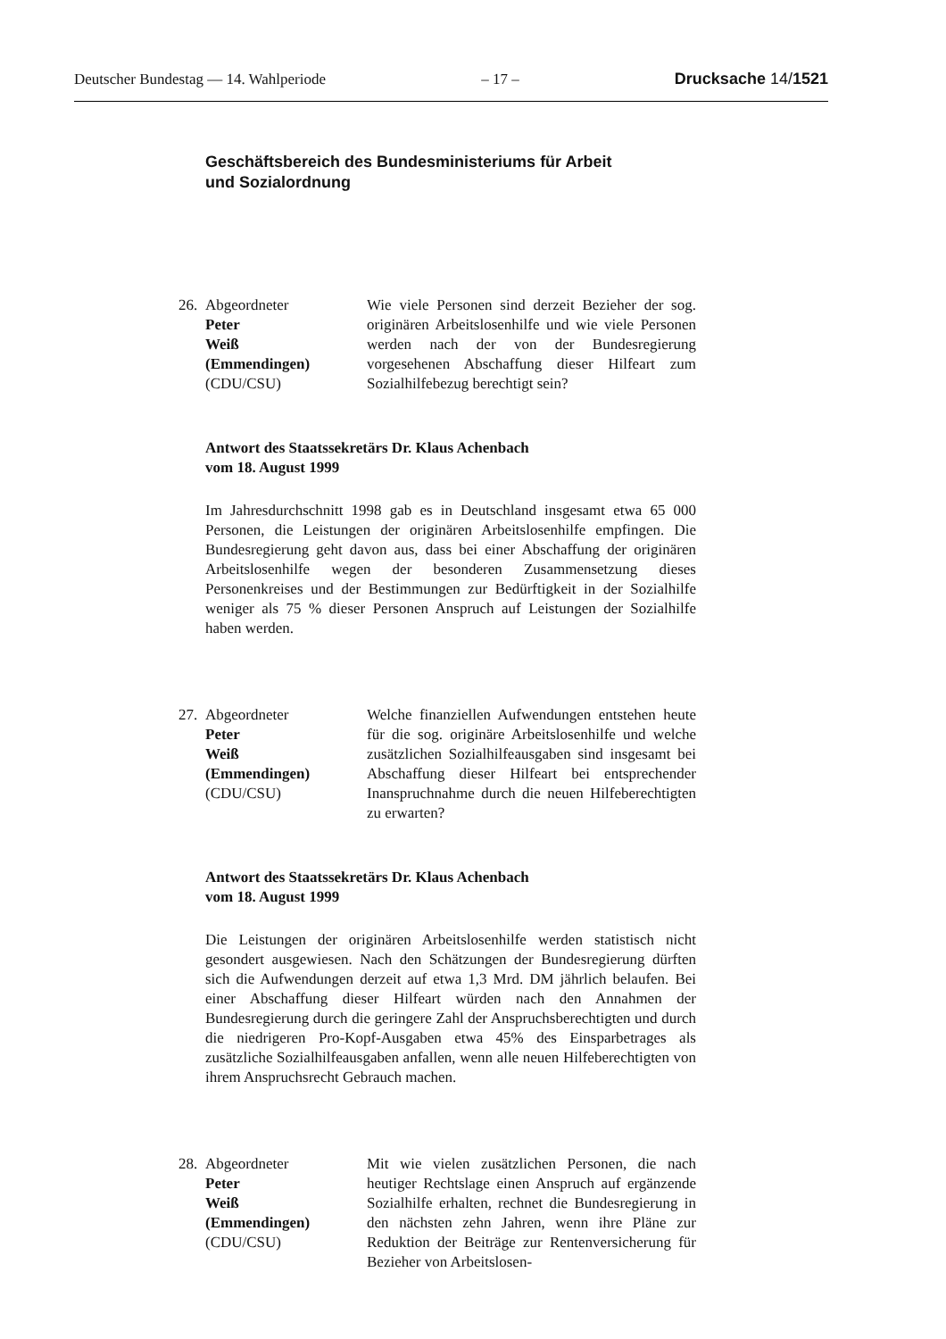Deutscher Bundestag — 14. Wahlperiode – 17 – Drucksache 14/1521
Geschäftsbereich des Bundesministeriums für Arbeit
und Sozialordnung
26.
Abgeordneter
Peter
Weiß
(Emmendingen)
(CDU/CSU)
Wie viele Personen sind derzeit Bezieher der sog. originären Arbeitslosenhilfe und wie viele Personen werden nach der von der Bundes­regierung vorgesehenen Abschaffung dieser Hilfeart zum Sozialhilfebezug berechtigt sein?
Antwort des Staatssekretärs Dr. Klaus Achenbach
vom 18. August 1999
Im Jahresdurchschnitt 1998 gab es in Deutschland insgesamt etwa 65 000 Personen, die Leistungen der originären Arbeitslosenhilfe empfingen. Die Bundesregierung geht davon aus, dass bei einer Abschaffung der originären Arbeitslosenhilfe wegen der besonderen Zusammensetzung dieses Personenkreises und der Bestimmungen zur Bedürftigkeit in der Sozialhilfe weniger als 75 % dieser Personen Anspruch auf Leistungen der Sozialhilfe haben werden.
27.
Abgeordneter
Peter
Weiß
(Emmendingen)
(CDU/CSU)
Welche finanziellen Aufwendungen entstehen heute für die sog. originäre Arbeitslosenhilfe und welche zusätzlichen Sozialhilfeausgaben sind insgesamt bei Abschaffung dieser Hilfeart bei entsprechender Inanspruchnahme durch die neuen Hilfeberechtigten zu erwarten?
Antwort des Staatssekretärs Dr. Klaus Achenbach
vom 18. August 1999
Die Leistungen der originären Arbeitslosenhilfe werden statistisch nicht gesondert ausgewiesen. Nach den Schätzungen der Bundesregierung dürften sich die Aufwendungen derzeit auf etwa 1,3 Mrd. DM jährlich belaufen. Bei einer Abschaffung dieser Hilfeart würden nach den An­nahmen der Bundesregierung durch die geringere Zahl der Anspruchs­berechtigten und durch die niedrigeren Pro-Kopf-Ausgaben etwa 45% des Einsparbetrages als zusätzliche Sozialhilfeausgaben anfallen, wenn alle neuen Hilfeberechtigten von ihrem Anspruchsrecht Gebrauch ma­chen.
28.
Abgeordneter
Peter
Weiß
(Emmendingen)
(CDU/CSU)
Mit wie vielen zusätzlichen Personen, die nach heutiger Rechtslage einen Anspruch auf ergän­zende Sozialhilfe erhalten, rechnet die Bundes­regierung in den nächsten zehn Jahren, wenn ihre Pläne zur Reduktion der Beiträge zur Ren­tenversicherung für Bezieher von Arbeitslosen-